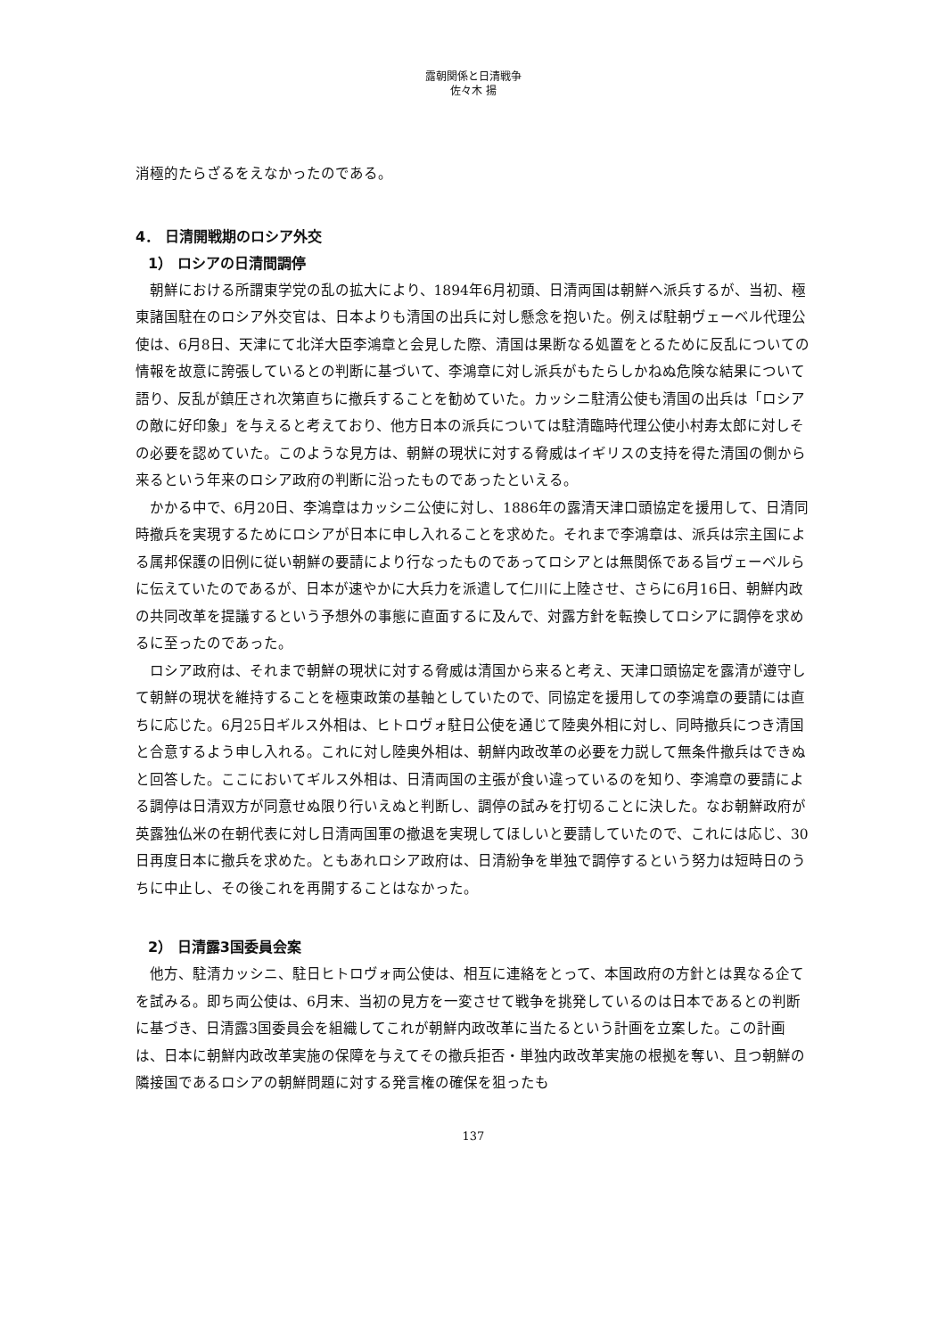露朝関係と日清戦争
佐々木 揚
消極的たらざるをえなかったのである。
4． 日清開戦期のロシア外交
1） ロシアの日清間調停
朝鮮における所謂東学党の乱の拡大により、1894年6月初頭、日清両国は朝鮮へ派兵するが、当初、極東諸国駐在のロシア外交官は、日本よりも清国の出兵に対し懸念を抱いた。例えば駐朝ヴェーベル代理公使は、6月8日、天津にて北洋大臣李鴻章と会見した際、清国は果断なる処置をとるために反乱についての情報を故意に誇張しているとの判断に基づいて、李鴻章に対し派兵がもたらしかねぬ危険な結果について語り、反乱が鎮圧され次第直ちに撤兵することを勧めていた。カッシニ駐清公使も清国の出兵は「ロシアの敵に好印象」を与えると考えており、他方日本の派兵については駐清臨時代理公使小村寿太郎に対しその必要を認めていた。このような見方は、朝鮮の現状に対する脅威はイギリスの支持を得た清国の側から来るという年来のロシア政府の判断に沿ったものであったといえる。
かかる中で、6月20日、李鴻章はカッシニ公使に対し、1886年の露清天津口頭協定を援用して、日清同時撤兵を実現するためにロシアが日本に申し入れることを求めた。それまで李鴻章は、派兵は宗主国による属邦保護の旧例に従い朝鮮の要請により行なったものであってロシアとは無関係である旨ヴェーベルらに伝えていたのであるが、日本が速やかに大兵力を派遣して仁川に上陸させ、さらに6月16日、朝鮮内政の共同改革を提議するという予想外の事態に直面するに及んで、対露方針を転換してロシアに調停を求めるに至ったのであった。
ロシア政府は、それまで朝鮮の現状に対する脅威は清国から来ると考え、天津口頭協定を露清が遵守して朝鮮の現状を維持することを極東政策の基軸としていたので、同協定を援用しての李鴻章の要請には直ちに応じた。6月25日ギルス外相は、ヒトロヴォ駐日公使を通じて陸奥外相に対し、同時撤兵につき清国と合意するよう申し入れる。これに対し陸奥外相は、朝鮮内政改革の必要を力説して無条件撤兵はできぬと回答した。ここにおいてギルス外相は、日清両国の主張が食い違っているのを知り、李鴻章の要請による調停は日清双方が同意せぬ限り行いえぬと判断し、調停の試みを打切ることに決した。なお朝鮮政府が英露独仏米の在朝代表に対し日清両国軍の撤退を実現してほしいと要請していたので、これには応じ、30日再度日本に撤兵を求めた。ともあれロシア政府は、日清紛争を単独で調停するという努力は短時日のうちに中止し、その後これを再開することはなかった。
2） 日清露3国委員会案
他方、駐清カッシニ、駐日ヒトロヴォ両公使は、相互に連絡をとって、本国政府の方針とは異なる企てを試みる。即ち両公使は、6月末、当初の見方を一変させて戦争を挑発しているのは日本であるとの判断に基づき、日清露3国委員会を組織してこれが朝鮮内政改革に当たるという計画を立案した。この計画は、日本に朝鮮内政改革実施の保障を与えてその撤兵拒否・単独内政改革実施の根拠を奪い、且つ朝鮮の隣接国であるロシアの朝鮮問題に対する発言権の確保を狙ったも
137